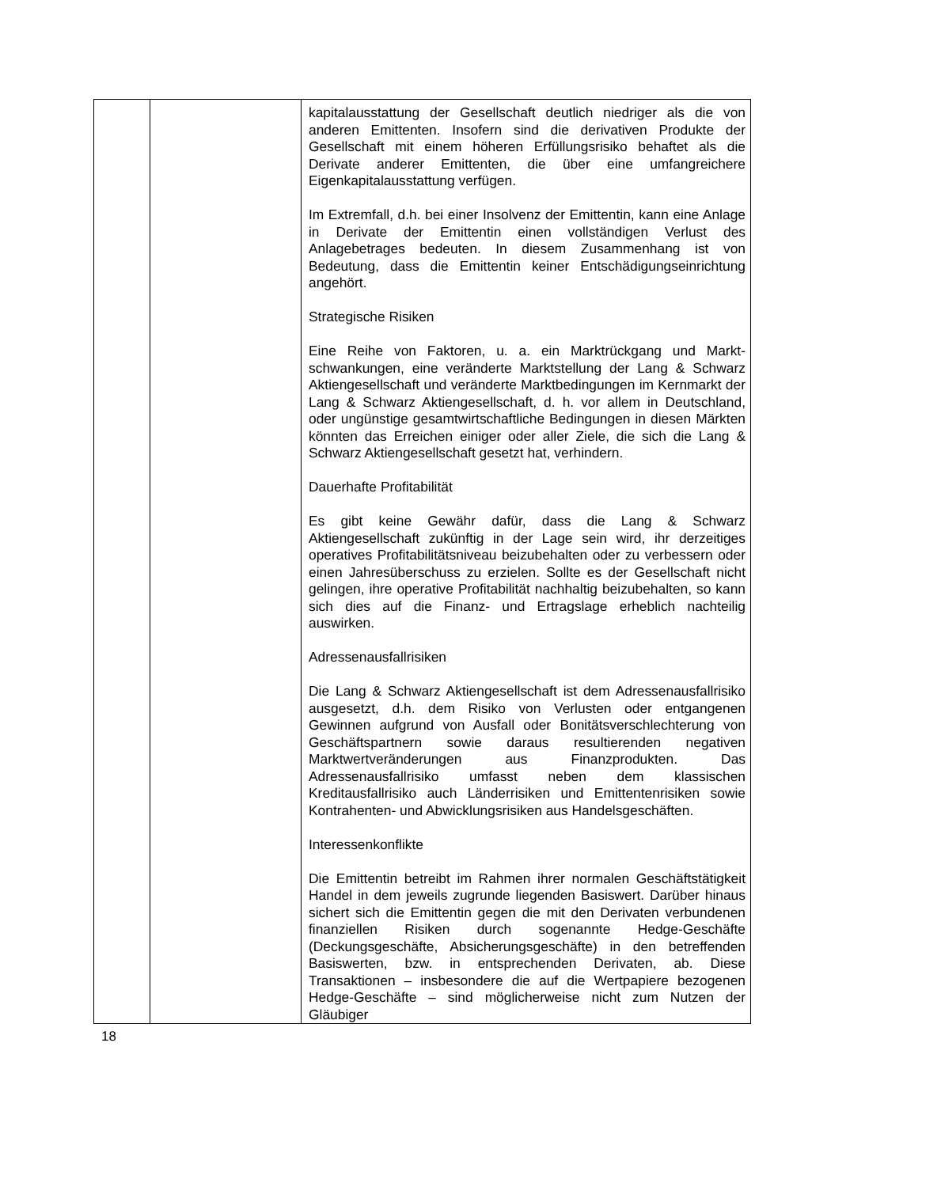| | | kapitalausstattung der Gesellschaft deutlich niedriger als die von anderen Emittenten. Insofern sind die derivativen Produkte der Gesellschaft mit einem höheren Erfüllungsrisiko behaftet als die Derivate anderer Emittenten, die über eine umfangreichere Eigenkapitalausstattung verfügen. Im Extremfall, d.h. bei einer Insolvenz der Emittentin, kann eine Anlage in Derivate der Emittentin einen vollständigen Verlust des Anlagebetrages bedeuten. In diesem Zusammen­hang ist von Bedeutung, dass die Emittentin keiner Entschädigungseinrichtung angehört. Strategische Risiken Eine Reihe von Faktoren, u. a. ein Marktrückgang und Markt­schwankungen, eine veränderte Marktstellung der Lang & Schwarz Aktiengesellschaft und veränderte Marktbedingungen im Kernmarkt der Lang & Schwarz Aktiengesellschaft, d. h. vor allem in Deutschland, oder ungünstige gesamtwirtschaftliche Bedingungen in diesen Märkten könnten das Erreichen einiger oder aller Ziele, die sich die Lang & Schwarz Aktien­gesellschaft gesetzt hat, verhindern. Dauerhafte Profitabilität Es gibt keine Gewähr dafür, dass die Lang & Schwarz Aktiengesellschaft zukünftig in der Lage sein wird, ihr derzeitiges operatives Profitabilitätsniveau beizubehalten oder zu verbessern oder einen Jahresüberschuss zu erzielen. Sollte es der Gesellschaft nicht gelingen, ihre operative Profitabilität nachhaltig beizubehalten, so kann sich dies auf die Finanz- und Ertragslage erheblich nachteilig auswirken. Adressenausfallrisiken Die Lang & Schwarz Aktiengesellschaft ist dem Adressen­ausfallrisiko ausgesetzt, d.h. dem Risiko von Verlusten oder entgangenen Gewinnen aufgrund von Ausfall oder Bonitäts­verschlechterung von Geschäftspartnern sowie daraus resultierenden negativen Marktwertveränderungen aus Finanz­produkten. Das Adressenausfallrisiko umfasst neben dem klassischen Kreditausfallrisiko auch Länderrisiken und Emittentenrisiken sowie Kontrahenten- und Abwicklungsrisiken aus Handelsgeschäften. Interessenkonflikte Die Emittentin betreibt im Rahmen ihrer normalen Geschäftstätigkeit Handel in dem jeweils zugrunde liegenden Basiswert. Darüber hinaus sichert sich die Emittentin gegen die mit den Derivaten verbundenen finanziellen Risiken durch sogenannte Hedge-Geschäfte (Deckungsgeschäfte, Absicher­ungsgeschäfte) in den betreffenden Basiswerten, bzw. in entsprechenden Derivaten, ab. Diese Transaktionen – insbesondere die auf die Wertpapiere bezogenen Hedge-Ge­schäfte – sind möglicherweise nicht zum Nutzen der Gläubiger |
18